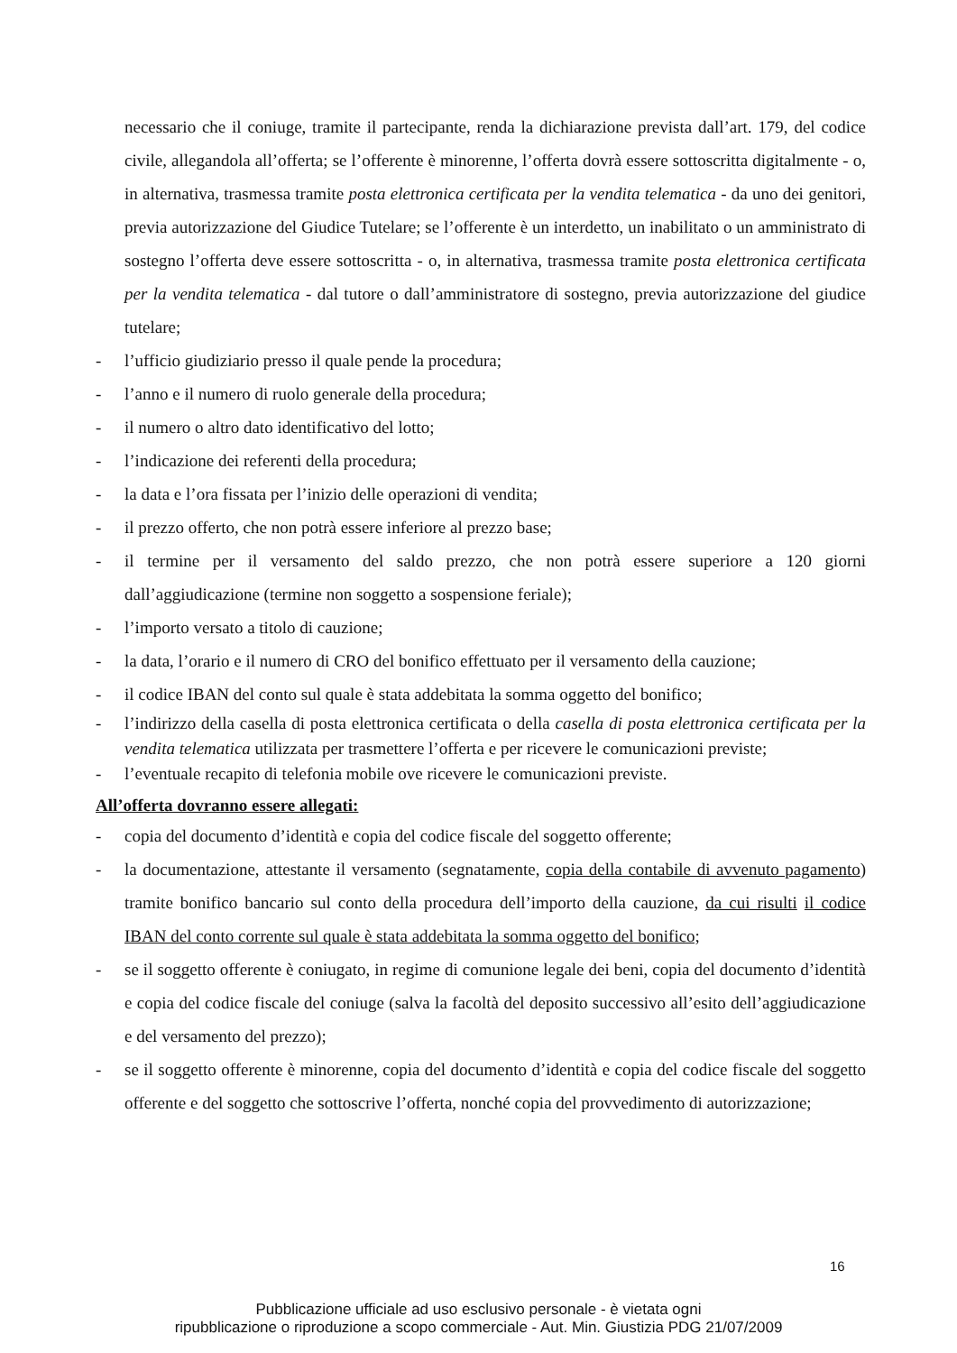necessario che il coniuge, tramite il partecipante, renda la dichiarazione prevista dall’art. 179, del codice civile, allegandola all’offerta; se l’offerente è minorenne, l’offerta dovrà essere sottoscritta digitalmente - o, in alternativa, trasmessa tramite posta elettronica certificata per la vendita telematica - da uno dei genitori, previa autorizzazione del Giudice Tutelare; se l’offerente è un interdetto, un inabilitato o un amministrato di sostegno l’offerta deve essere sottoscritta - o, in alternativa, trasmessa tramite posta elettronica certificata per la vendita telematica - dal tutore o dall’amministratore di sostegno, previa autorizzazione del giudice tutelare;
- l’ufficio giudiziario presso il quale pende la procedura;
- l’anno e il numero di ruolo generale della procedura;
- il numero o altro dato identificativo del lotto;
- l’indicazione dei referenti della procedura;
- la data e l’ora fissata per l’inizio delle operazioni di vendita;
- il prezzo offerto, che non potrà essere inferiore al prezzo base;
- il termine per il versamento del saldo prezzo, che non potrà essere superiore a 120 giorni dall’aggiudicazione (termine non soggetto a sospensione feriale);
- l’importo versato a titolo di cauzione;
- la data, l’orario e il numero di CRO del bonifico effettuato per il versamento della cauzione;
- il codice IBAN del conto sul quale è stata addebitata la somma oggetto del bonifico;
- l’indirizzo della casella di posta elettronica certificata o della casella di posta elettronica certificata per la vendita telematica utilizzata per trasmettere l’offerta e per ricevere le comunicazioni previste;
- l’eventuale recapito di telefonia mobile ove ricevere le comunicazioni previste.
All’offerta dovranno essere allegati:
- copia del documento d’identità e copia del codice fiscale del soggetto offerente;
- la documentazione, attestante il versamento (segnatamente, copia della contabile di avvenuto pagamento) tramite bonifico bancario sul conto della procedura dell’importo della cauzione, da cui risulti il codice IBAN del conto corrente sul quale è stata addebitata la somma oggetto del bonifico;
- se il soggetto offerente è coniugato, in regime di comunione legale dei beni, copia del documento d’identità e copia del codice fiscale del coniuge (salva la facoltà del deposito successivo all’esito dell’aggiudicazione e del versamento del prezzo);
- se il soggetto offerente è minorenne, copia del documento d’identità e copia del codice fiscale del soggetto offerente e del soggetto che sottoscrive l’offerta, nonché copia del provvedimento di autorizzazione;
16
Pubblicazione ufficiale ad uso esclusivo personale - è vietata ogni
ripubblicazione o riproduzione a scopo commerciale - Aut. Min. Giustizia PDG 21/07/2009